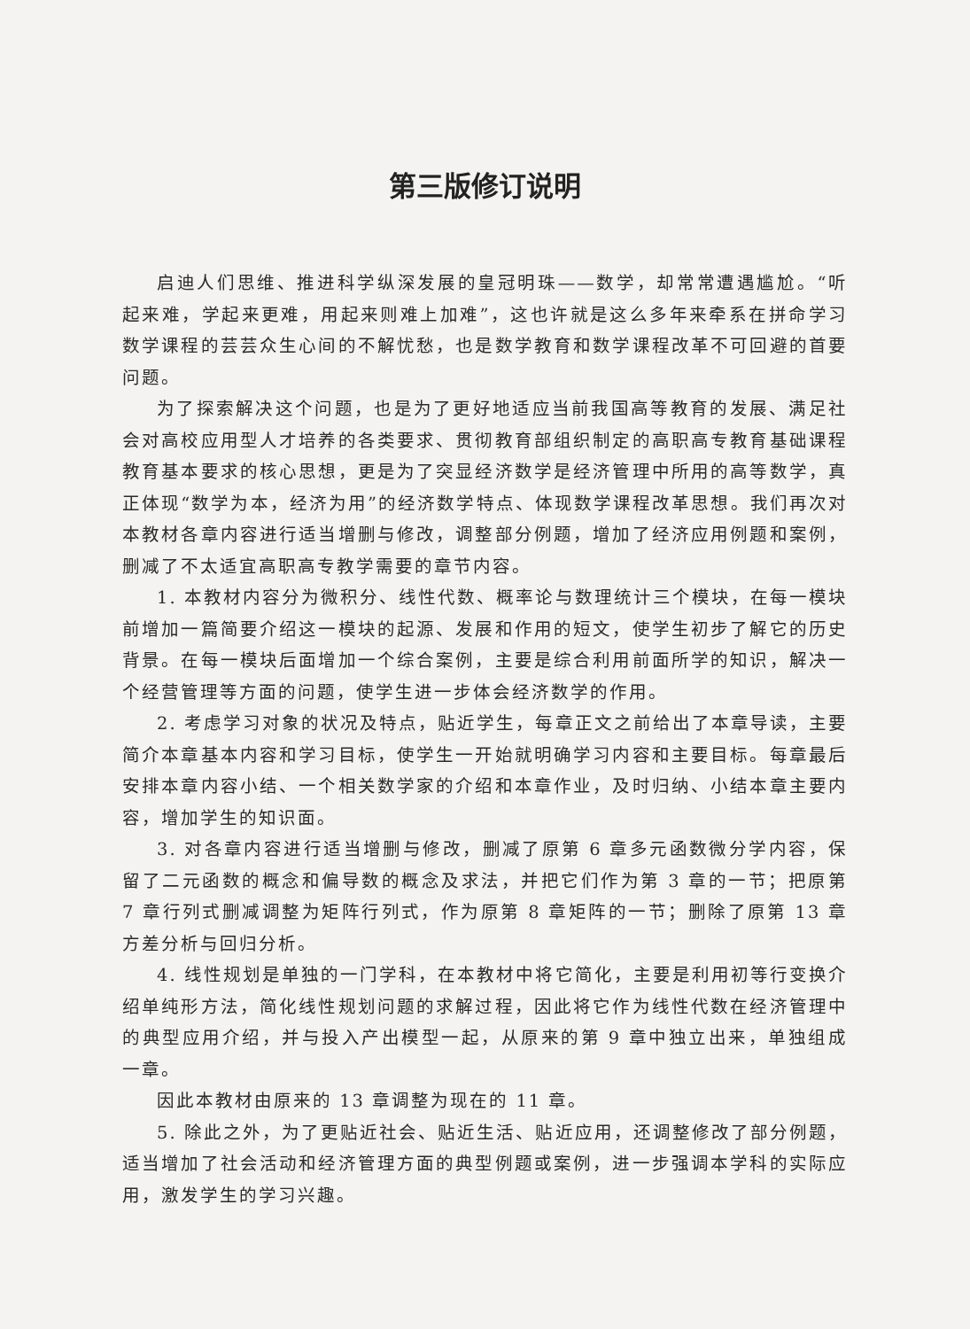第三版修订说明
启迪人们思维、推进科学纵深发展的皇冠明珠——数学，却常常遭遇尴尬。“听起来难，学起来更难，用起来则难上加难”，这也许就是这么多年来牵系在拼命学习数学课程的芸芸众生心间的不解忧愁，也是数学教育和数学课程改革不可回避的首要问题。
为了探索解决这个问题，也是为了更好地适应当前我国高等教育的发展、满足社会对高校应用型人才培养的各类要求、贯彻教育部组织制定的高职高专教育基础课程教育基本要求的核心思想，更是为了突显经济数学是经济管理中所用的高等数学，真正体现“数学为本，经济为用”的经济数学特点、体现数学课程改革思想。我们再次对本教材各章内容进行适当增删与修改，调整部分例题，增加了经济应用例题和案例，删减了不太适宜高职高专教学需要的章节内容。
1. 本教材内容分为微积分、线性代数、概率论与数理统计三个模块，在每一模块前增加一篇简要介绍这一模块的起源、发展和作用的短文，使学生初步了解它的历史背景。在每一模块后面增加一个综合案例，主要是综合利用前面所学的知识，解决一个经营管理等方面的问题，使学生进一步体会经济数学的作用。
2. 考虑学习对象的状况及特点，贴近学生，每章正文之前给出了本章导读，主要简介本章基本内容和学习目标，使学生一开始就明确学习内容和主要目标。每章最后安排本章内容小结、一个相关数学家的介绍和本章作业，及时归纳、小结本章主要内容，增加学生的知识面。
3. 对各章内容进行适当增删与修改，删减了原第 6 章多元函数微分学内容，保留了二元函数的概念和偏导数的概念及求法，并把它们作为第 3 章的一节；把原第 7 章行列式删减调整为矩阵行列式，作为原第 8 章矩阵的一节；删除了原第 13 章方差分析与回归分析。
4. 线性规划是单独的一门学科，在本教材中将它简化，主要是利用初等行变换介绍单纯形方法，简化线性规划问题的求解过程，因此将它作为线性代数在经济管理中的典型应用介绍，并与投入产出模型一起，从原来的第 9 章中独立出来，单独组成一章。
因此本教材由原来的 13 章调整为现在的 11 章。
5. 除此之外，为了更贴近社会、贴近生活、贴近应用，还调整修改了部分例题，适当增加了社会活动和经济管理方面的典型例题或案例，进一步强调本学科的实际应用，激发学生的学习兴趣。